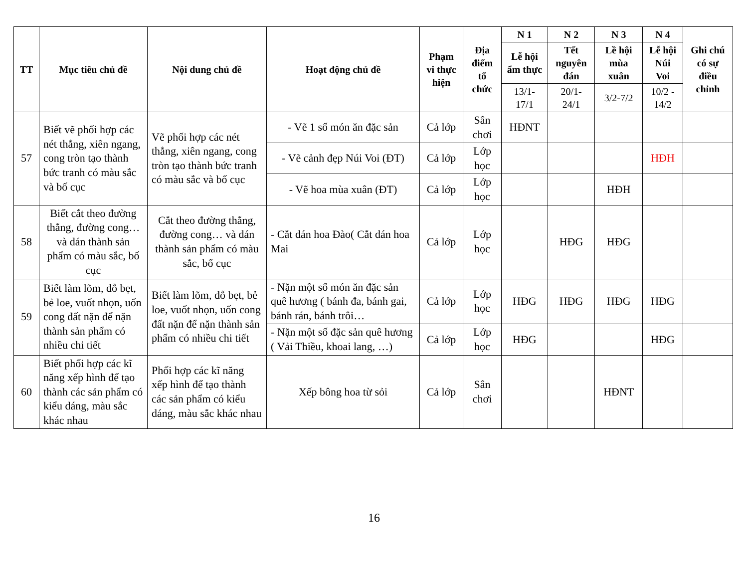| TT | Mục tiêu chủ đề | Nội dung chủ đề | Hoạt động chủ đề | Phạm vi thực hiện | Địa điểm tổ chức | N 1 | N 2 | N 3 | N 4 | Ghi chú có sự điều chỉnh |
| --- | --- | --- | --- | --- | --- | --- | --- | --- | --- | --- |
| | | | | | | Lễ hội ẩm thực | Tết nguyên đán | Lề hội mùa xuân | Lễ hội Núi Voi | |
| | | | | | | 13/1-17/1 | 20/1-24/1 | 3/2-7/2 | 10/2 - 14/2 | |
| 57 | Biết vẽ phối hợp các nét thẳng, xiên ngang, cong tròn tạo thành bức tranh có màu sắc và bố cục | Vẽ phối hợp các nét thẳng, xiên ngang, cong tròn tạo thành bức tranh có màu sắc và bố cục | - Vẽ 1 số món ăn đặc sản | Cả lớp | Sân chơi | HĐNT | | | | |
| | | | - Vẽ cảnh đẹp Núi Voi (ĐT) | Cả lớp | Lớp học | | | | HĐH | |
| | | | - Vẽ hoa mùa xuân (ĐT) | Cả lớp | Lớp học | | | HĐH | | |
| 58 | Biết cắt theo đường thẳng, đường cong… và dán thành sản phẩm có màu sắc, bố cục | Cắt theo đường thẳng, đường cong… và dán thành sản phẩm có màu sắc, bố cục | - Cắt dán hoa Đào( Cắt dán hoa Mai | Cả lớp | Lớp học | | HĐG | HĐG | | |
| 59 | Biết làm lõm, dỗ bẹt, bẻ loe, vuốt nhọn, uốn cong đất nặn để nặn thành sản phẩm có nhiều chi tiết | Biết làm lõm, dỗ bẹt, bẻ loe, vuốt nhọn, uốn cong đất nặn để nặn thành sản phẩm có nhiều chi tiết | - Nặn một số món ăn đặc sản quê hương ( bánh đa, bánh gai, bánh rán, bánh trôi… | Cả lớp | Lớp học | HĐG | HĐG | HĐG | HĐG | |
| | | | - Nặn một số đặc sản quê hương ( Vải Thiều, khoai lang, …) | Cả lớp | Lớp học | HĐG | | | HĐG | |
| 60 | Biết phối hợp các kĩ năng xếp hình để tạo thành các sản phẩm có kiểu dáng, màu sắc khác nhau | Phối hợp các kĩ năng xếp hình để tạo thành các sản phẩm có kiểu dáng, màu sắc khác nhau | Xếp bông hoa từ sỏi | Cả lớp | Sân chơi | | | HĐNT | | |
16